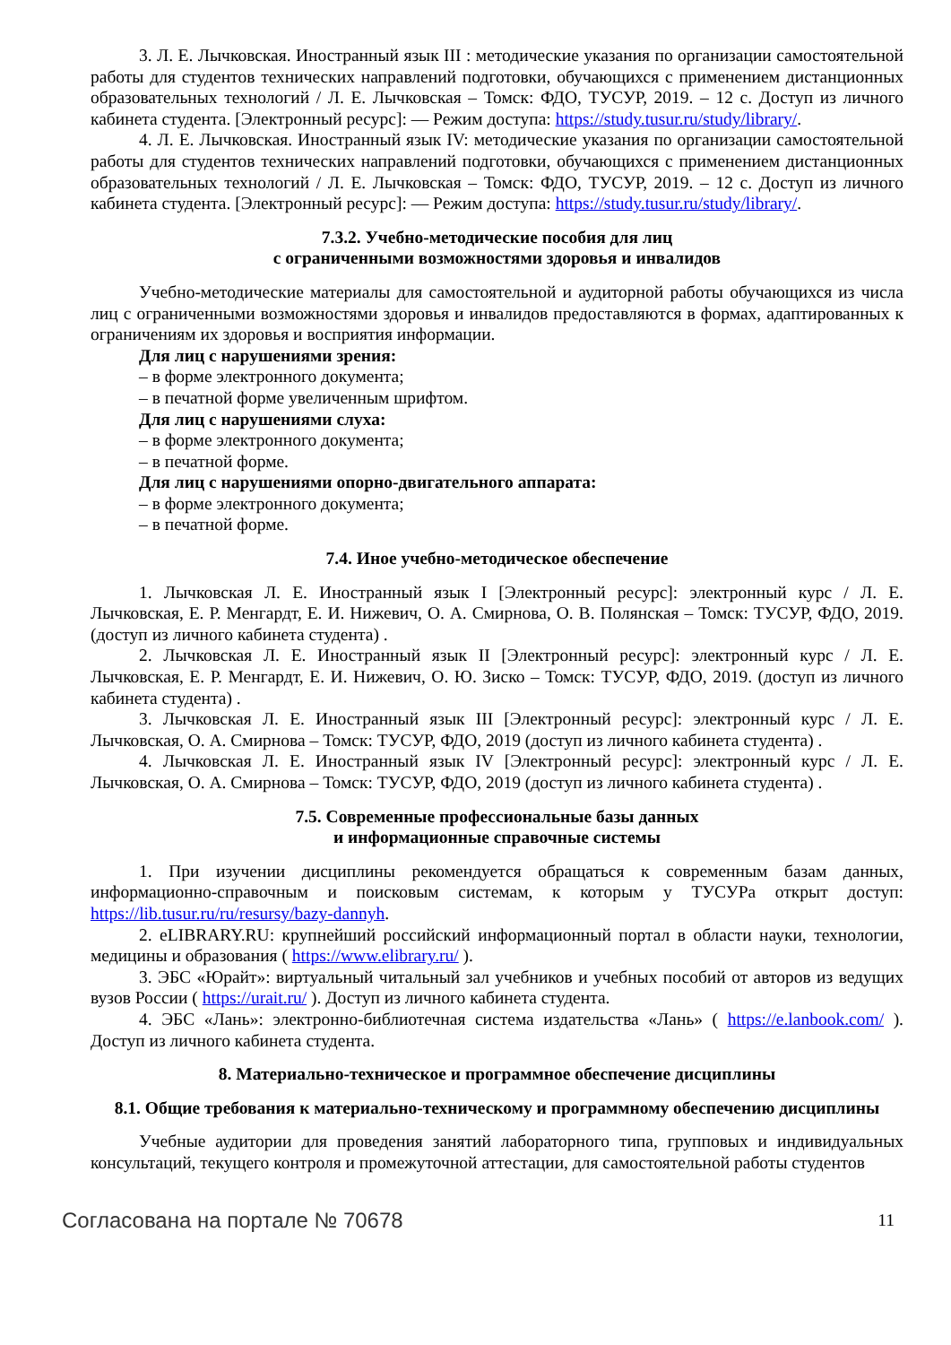3. Л. Е. Лычковская. Иностранный язык III : методические указания по организации самостоятельной работы для студентов технических направлений подготовки, обучающихся с применением дистанционных образовательных технологий / Л. Е. Лычковская – Томск: ФДО, ТУСУР, 2019. – 12 с. Доступ из личного кабинета студента. [Электронный ресурс]: — Режим доступа: https://study.tusur.ru/study/library/.
4. Л. Е. Лычковская. Иностранный язык IV: методические указания по организации самостоятельной работы для студентов технических направлений подготовки, обучающихся с применением дистанционных образовательных технологий / Л. Е. Лычковская – Томск: ФДО, ТУСУР, 2019. – 12 с. Доступ из личного кабинета студента. [Электронный ресурс]: — Режим доступа: https://study.tusur.ru/study/library/.
7.3.2. Учебно-методические пособия для лиц
с ограниченными возможностями здоровья и инвалидов
Учебно-методические материалы для самостоятельной и аудиторной работы обучающихся из числа лиц с ограниченными возможностями здоровья и инвалидов предоставляются в формах, адаптированных к ограничениям их здоровья и восприятия информации.
Для лиц с нарушениями зрения:
– в форме электронного документа;
– в печатной форме увеличенным шрифтом.
Для лиц с нарушениями слуха:
– в форме электронного документа;
– в печатной форме.
Для лиц с нарушениями опорно-двигательного аппарата:
– в форме электронного документа;
– в печатной форме.
7.4. Иное учебно-методическое обеспечение
1. Лычковская Л. Е. Иностранный язык I [Электронный ресурс]: электронный курс / Л. Е. Лычковская, Е. Р. Менгардт, Е. И. Нижевич, О. А. Смирнова, О. В. Полянская – Томск: ТУСУР, ФДО, 2019. (доступ из личного кабинета студента) .
2. Лычковская Л. Е. Иностранный язык II [Электронный ресурс]: электронный курс / Л. Е. Лычковская, Е. Р. Менгардт, Е. И. Нижевич, О. Ю. Зиско – Томск: ТУСУР, ФДО, 2019. (доступ из личного кабинета студента) .
3. Лычковская Л. Е. Иностранный язык III [Электронный ресурс]: электронный курс / Л. Е. Лычковская, О. А. Смирнова – Томск: ТУСУР, ФДО, 2019 (доступ из личного кабинета студента) .
4. Лычковская Л. Е. Иностранный язык IV [Электронный ресурс]: электронный курс / Л. Е. Лычковская, О. А. Смирнова – Томск: ТУСУР, ФДО, 2019 (доступ из личного кабинета студента) .
7.5. Современные профессиональные базы данных
и информационные справочные системы
1. При изучении дисциплины рекомендуется обращаться к современным базам данных, информационно-справочным и поисковым системам, к которым у ТУСУРа открыт доступ: https://lib.tusur.ru/ru/resursy/bazy-dannyh.
2. eLIBRARY.RU: крупнейший российский информационный портал в области науки, технологии, медицины и образования ( https://www.elibrary.ru/ ).
3. ЭБС «Юрайт»: виртуальный читальный зал учебников и учебных пособий от авторов из ведущих вузов России ( https://urait.ru/ ). Доступ из личного кабинета студента.
4. ЭБС «Лань»: электронно-библиотечная система издательства «Лань» ( https://e.lanbook.com/ ). Доступ из личного кабинета студента.
8. Материально-техническое и программное обеспечение дисциплины
8.1. Общие требования к материально-техническому и программному обеспечению дисциплины
Учебные аудитории для проведения занятий лабораторного типа, групповых и индивидуальных консультаций, текущего контроля и промежуточной аттестации, для самостоятельной работы студентов
Согласована на портале № 70678 11